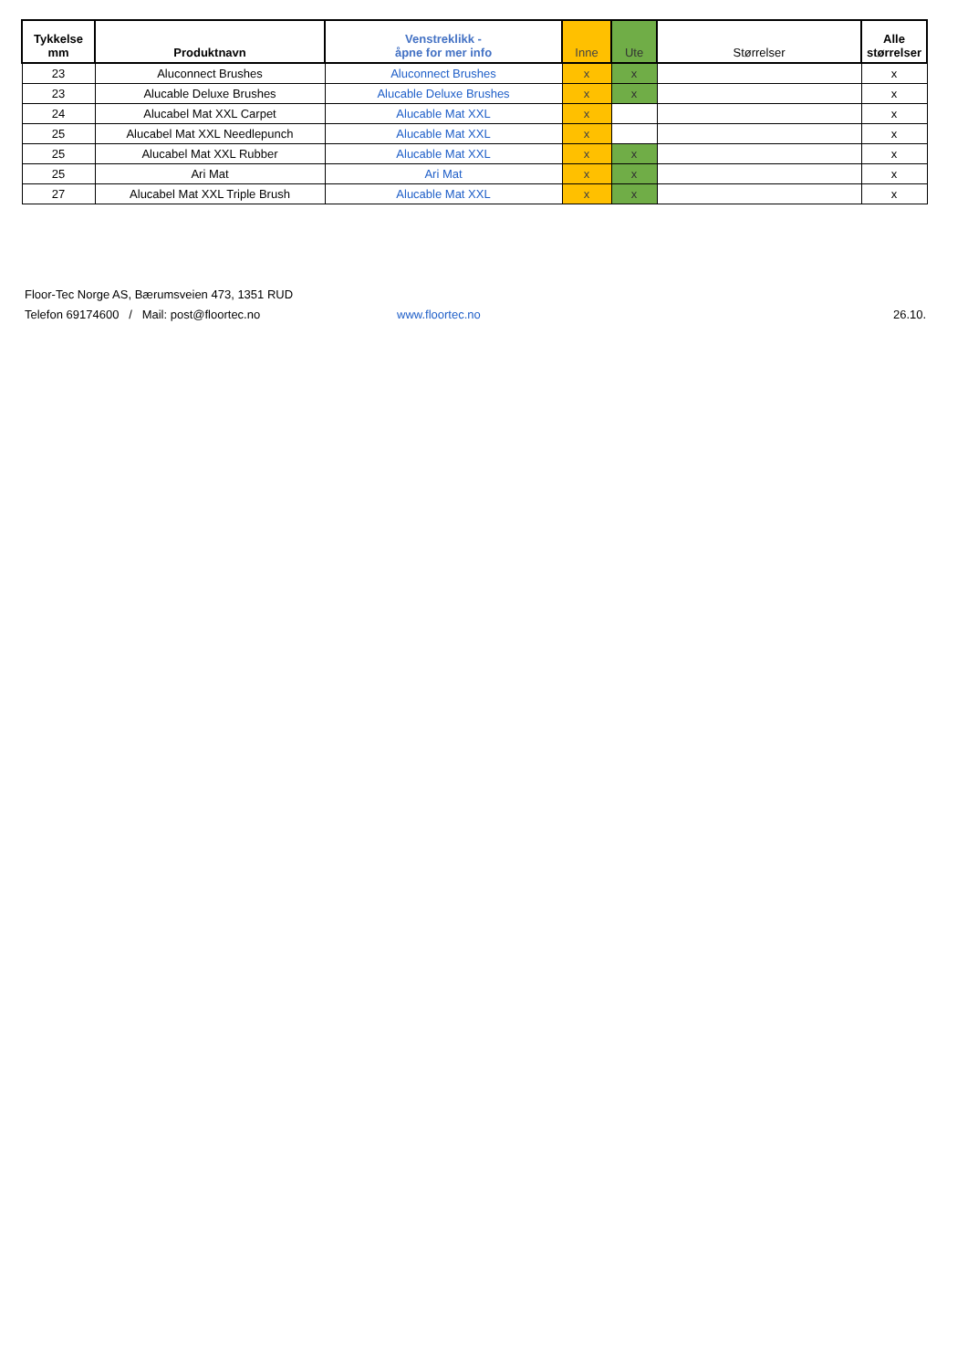| Tykkelse mm | Produktnavn | Venstreklikk - åpne for mer info | Inne | Ute | Størrelser | Alle størrelser |
| --- | --- | --- | --- | --- | --- | --- |
| 23 | Aluconnect Brushes | Aluconnect Brushes | x | x | | x |
| 23 | Alucable Deluxe Brushes | Alucable Deluxe Brushes | x | x | | x |
| 24 | Alucabel Mat XXL Carpet | Alucable Mat XXL | x | | | x |
| 25 | Alucabel Mat XXL Needlepunch | Alucable Mat XXL | x | | | x |
| 25 | Alucabel Mat XXL Rubber | Alucable Mat XXL | x | x | | x |
| 25 | Ari Mat | Ari Mat | x | x | | x |
| 27 | Alucabel Mat XXL Triple Brush | Alucable Mat XXL | x | x | | x |
Floor-Tec Norge AS, Bærumsveien 473, 1351 RUD
Telefon 69174600 / Mail: post@floortec.no www.floortec.no 26.10.